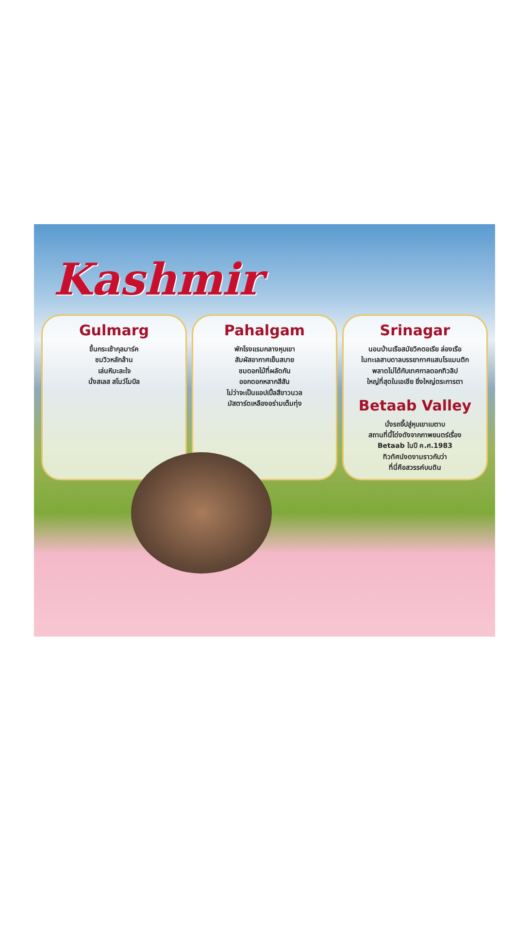Kashmir
Gulmarg
ขึ้นกระเช้ากุลมาร์ค
ชมวิวหลักล้าน
เล่นหิมะละใจ
นั่งสเลส สโนว์โมบิล
Pahalgam
พักโรงแรมกลางหุบเขา
สัมผัสอากาศเย็นสบาย
ชมดอกไม้ที่ผลัดกัน
ออกดอกหลากสีสัน
ไม่ว่าจะเป็นแอปเปิ้ลสีขาวนวล
มัสตาร์ดเหลืองอร่ามเต็มทุ่ง
Srinagar
นอนบ้านเรือสมัยวิคตอเรีย ล่องเรือ
ในทะเลสาบดาลบรรยากาศแสนโรแมนติก
พลาดไม่ได้กับเทศกาลดอกทิวลิป
ใหญ่ที่สุดในเอเชีย ยิ่งใหญ่ตระการตา
Betaab Valley
นั่งรถจี๊ปสู่หุบเขาเบตาบ
สถานที่นี้โด่งดังจากภาพยนตร์เรื่อง
Betaab ในปี ค.ศ.1983
ทิวทัศน์งดงามราวกับว่า
ที่นี่คือสวรรค์บนดิน